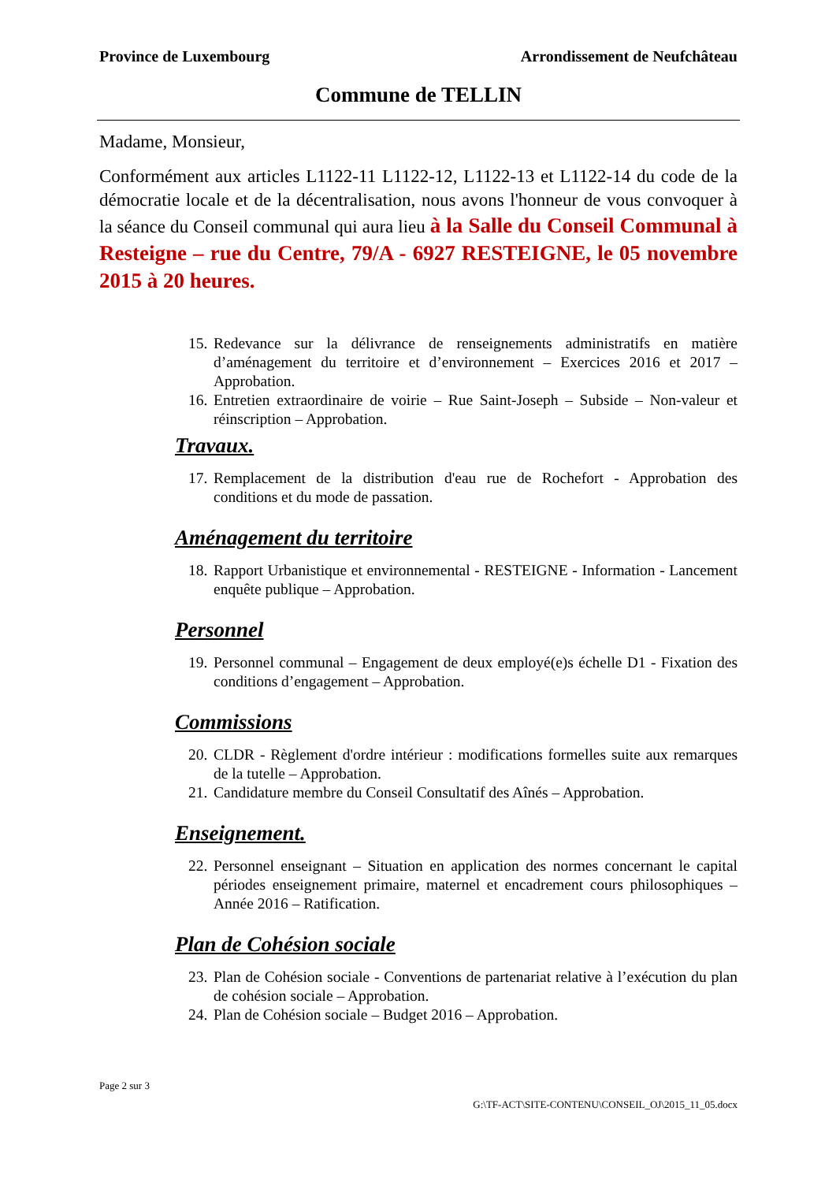Province de Luxembourg Arrondissement de Neufchâteau
Commune de TELLIN
Madame, Monsieur,
Conformément aux articles L1122-11 L1122-12, L1122-13 et L1122-14 du code de la démocratie locale et de la décentralisation, nous avons l'honneur de vous convoquer à la séance du Conseil communal qui aura lieu à la Salle du Conseil Communal à Resteigne – rue du Centre, 79/A - 6927 RESTEIGNE, le 05 novembre 2015 à 20 heures.
15.
Redevance sur la délivrance de renseignements administratifs en matière d’aménagement du territoire et d’environnement – Exercices 2016 et 2017 – Approbation.
16.
Entretien extraordinaire de voirie – Rue Saint-Joseph – Subside – Non-valeur et réinscription – Approbation.
Travaux.
17.
Remplacement de la distribution d'eau rue de Rochefort - Approbation des conditions et du mode de passation.
Aménagement du territoire
18.
Rapport Urbanistique et environnemental - RESTEIGNE - Information - Lancement enquête publique – Approbation.
Personnel
19.
Personnel communal – Engagement de deux employé(e)s échelle D1 - Fixation des conditions d’engagement – Approbation.
Commissions
20.
CLDR - Règlement d'ordre intérieur : modifications formelles suite aux remarques de la tutelle – Approbation.
21.
Candidature membre du Conseil Consultatif des Aînés – Approbation.
Enseignement.
22.
Personnel enseignant – Situation en application des normes concernant le capital périodes enseignement primaire, maternel et encadrement cours philosophiques – Année 2016 – Ratification.
Plan de Cohésion sociale
23.
Plan de Cohésion sociale - Conventions de partenariat relative à l’exécution du plan de cohésion sociale – Approbation.
24.
Plan de Cohésion sociale – Budget 2016 – Approbation.
Page 2 sur 3
G:\TF-ACT\SITE-CONTENU\CONSEIL_OJ\2015_11_05.docx